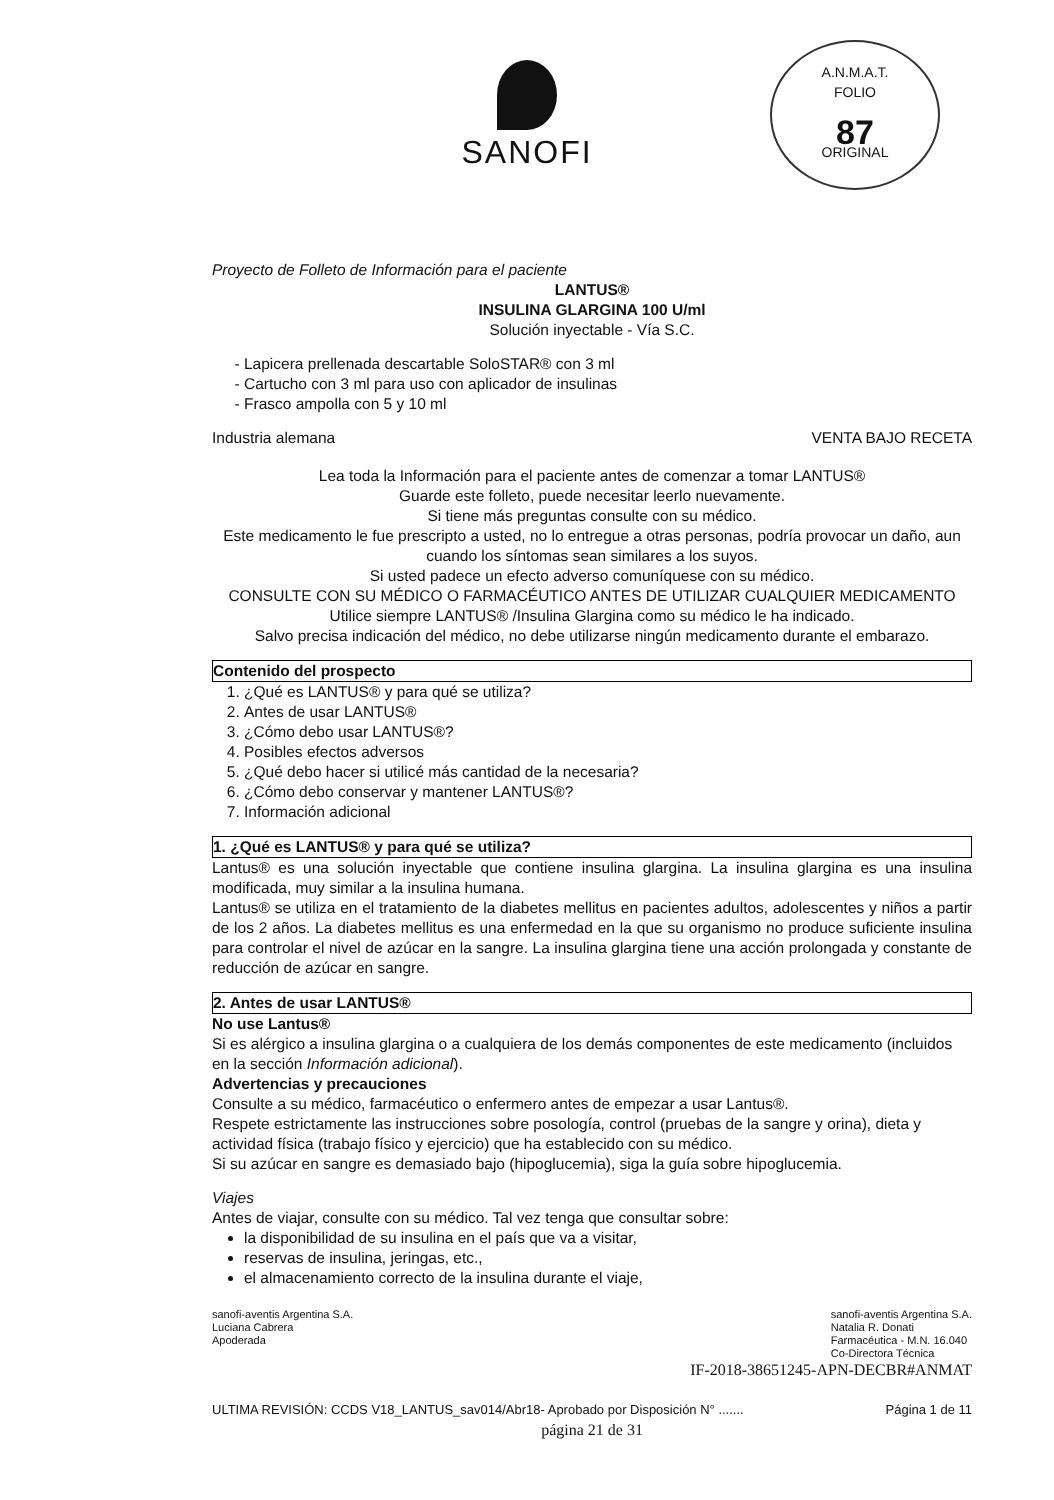A.N.M.A.T.
FOLIO
87
ORIGINAL
SANOFI
Proyecto de Folleto de Información para el paciente
LANTUS®
INSULINA GLARGINA 100 U/ml
Solución inyectable - Vía S.C.
Lapicera prellenada descartable SoloSTAR® con 3 ml
Cartucho con 3 ml para uso con aplicador de insulinas
Frasco ampolla con 5 y 10 ml
Industria alemana VENTA BAJO RECETA
Lea toda la Información para el paciente antes de comenzar a tomar LANTUS®
Guarde este folleto, puede necesitar leerlo nuevamente.
Si tiene más preguntas consulte con su médico.
Este medicamento le fue prescripto a usted, no lo entregue a otras personas, podría provocar un daño, aun cuando los síntomas sean similares a los suyos.
Si usted padece un efecto adverso comuníquese con su médico.
CONSULTE CON SU MÉDICO O FARMACÉUTICO ANTES DE UTILIZAR CUALQUIER MEDICAMENTO
Utilice siempre LANTUS® /Insulina Glargina como su médico le ha indicado.
Salvo precisa indicación del médico, no debe utilizarse ningún medicamento durante el embarazo.
Contenido del prospecto
1. ¿Qué es LANTUS® y para qué se utiliza?
2. Antes de usar LANTUS®
3. ¿Cómo debo usar LANTUS®?
4. Posibles efectos adversos
5. ¿Qué debo hacer si utilicé más cantidad de la necesaria?
6. ¿Cómo debo conservar y mantener LANTUS®?
7. Información adicional
1. ¿Qué es LANTUS® y para qué se utiliza?
Lantus® es una solución inyectable que contiene insulina glargina. La insulina glargina es una insulina modificada, muy similar a la insulina humana.
Lantus® se utiliza en el tratamiento de la diabetes mellitus en pacientes adultos, adolescentes y niños a partir de los 2 años. La diabetes mellitus es una enfermedad en la que su organismo no produce suficiente insulina para controlar el nivel de azúcar en la sangre. La insulina glargina tiene una acción prolongada y constante de reducción de azúcar en sangre.
2. Antes de usar LANTUS®
No use Lantus®
Si es alérgico a insulina glargina o a cualquiera de los demás componentes de este medicamento (incluidos en la sección Información adicional).
Advertencias y precauciones
Consulte a su médico, farmacéutico o enfermero antes de empezar a usar Lantus®.
Respete estrictamente las instrucciones sobre posología, control (pruebas de la sangre y orina), dieta y actividad física (trabajo físico y ejercicio) que ha establecido con su médico.
Si su azúcar en sangre es demasiado bajo (hipoglucemia), siga la guía sobre hipoglucemia.
Viajes
Antes de viajar, consulte con su médico. Tal vez tenga que consultar sobre:
la disponibilidad de su insulina en el país que va a visitar,
reservas de insulina, jeringas, etc.,
el almacenamiento correcto de la insulina durante el viaje,
sanofi-aventis Argentina S.A.
Luciana Cabrera
Apoderada sanofi-aventis Argentina S.A.
Natalia R. Donati
Farmacéutica - M.N. 16.040
Co-Directora Técnica
IF-2018-38651245-APN-DECBR#ANMAT
ULTIMA REVISIÓN: CCDS V18_LANTUS_sav014/Abr18- Aprobado por Disposición N° ....... Página 1 de 11
página 21 de 31